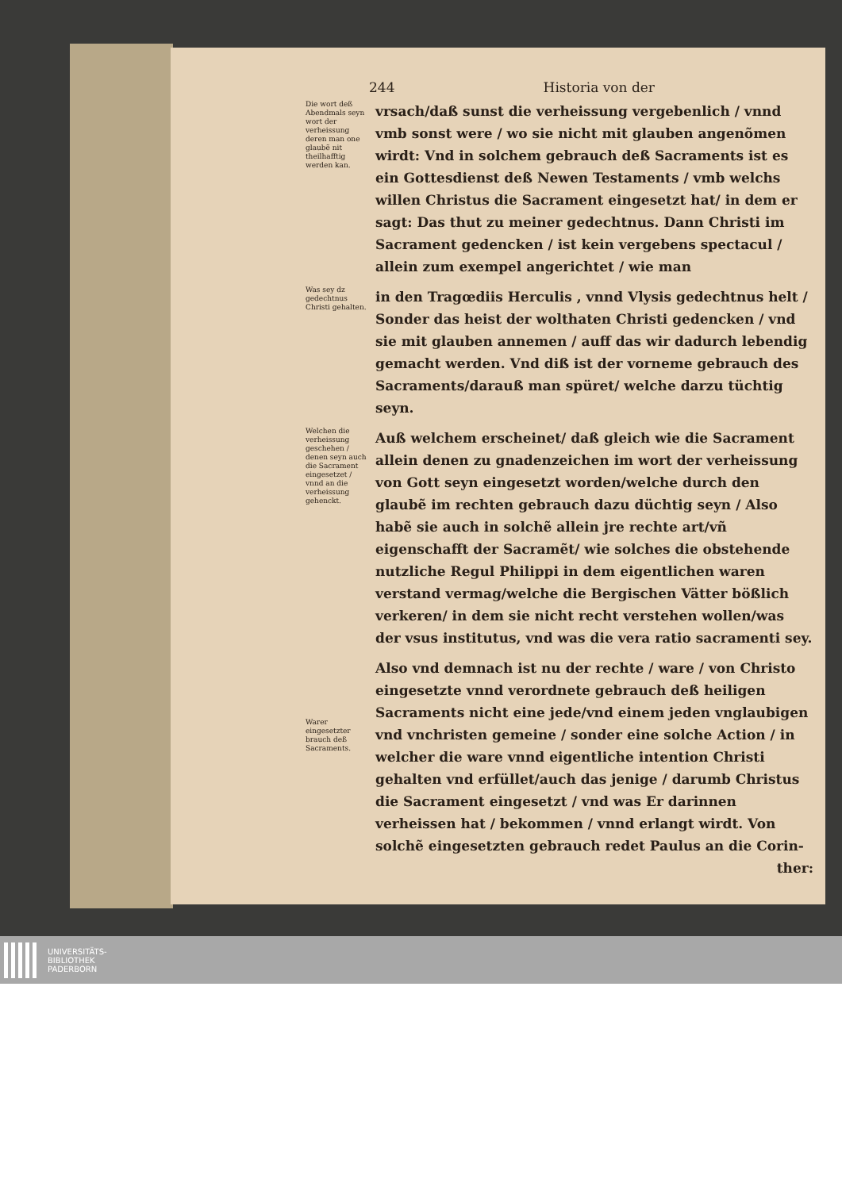244 Historia von der
Die wort deß Abendmals seyn wort der verheissung deren man one glaubẽ nit theilhafftig werden kan.
vrsach/daß sunst die verheissung vergebenlich / vnnd vmb sonst were / wo sie nicht mit glauben angenõmen wirdt: Vnd in solchem gebrauch deß Sacraments ist es ein Gottesdienst deß Newen Testaments / vmb welchs willen Christus die Sacrament eingesetzt hat/ in dem er sagt: Das thut zu meiner gedechtnus. Dann Christi im Sacrament gedencken / ist kein vergebens spectacul / allein zum exempel angerichtet / wie man
Was sey dz gedechtnus Christi gehalten.
in den Tragœdiis Herculis , vnnd Vlysis gedechtnus helt / Sonder das heist der wolthaten Christi gedencken / vnd sie mit glauben annemen / auff das wir dadurch lebendig gemacht werden. Vnd diß ist der vorneme gebrauch des Sacraments/darauß man spüret/ welche darzu tüchtig seyn.
Welchen die verheissung geschehen / denen seyn auch die Sacrament eingesetzet / vnnd an die verheissung gehenckt.
Auß welchem erscheinet/ daß gleich wie die Sacrament allein denen zu gnadenzeichen im wort der verheissung von Gott seyn eingesetzt worden/welche durch den glaubẽ im rechten gebrauch dazu düchtig seyn / Also habẽ sie auch in solchẽ allein jre rechte art/vñ eigenschafft der Sacramẽt/ wie solches die obstehende nutzliche Regul Philippi in dem eigentlichen waren verstand vermag/welche die Bergischen Vätter bößlich verkeren/ in dem sie nicht recht verstehen wollen/was der vsus institutus, vnd was die vera ratio sacramenti sey.
Warer eingesetzter brauch deß Sacraments.
Also vnd demnach ist nu der rechte / ware / von Christo eingesetzte vnnd verordnete gebrauch deß heiligen Sacraments nicht eine jede/vnd einem jeden vnglaubigen vnd vnchristen gemeine / sonder eine solche Action / in welcher die ware vnnd eigentliche intention Christi gehalten vnd erfüllet/auch das jenige / darumb Christus die Sacrament eingesetzt / vnd was Er darinnen verheissen hat / bekommen / vnnd erlangt wirdt. Von solchẽ eingesetzten gebrauch redet Paulus an die Corin-
ther:
UNIVERSITÄTS-
BIBLIOTHEK
PADERBORN